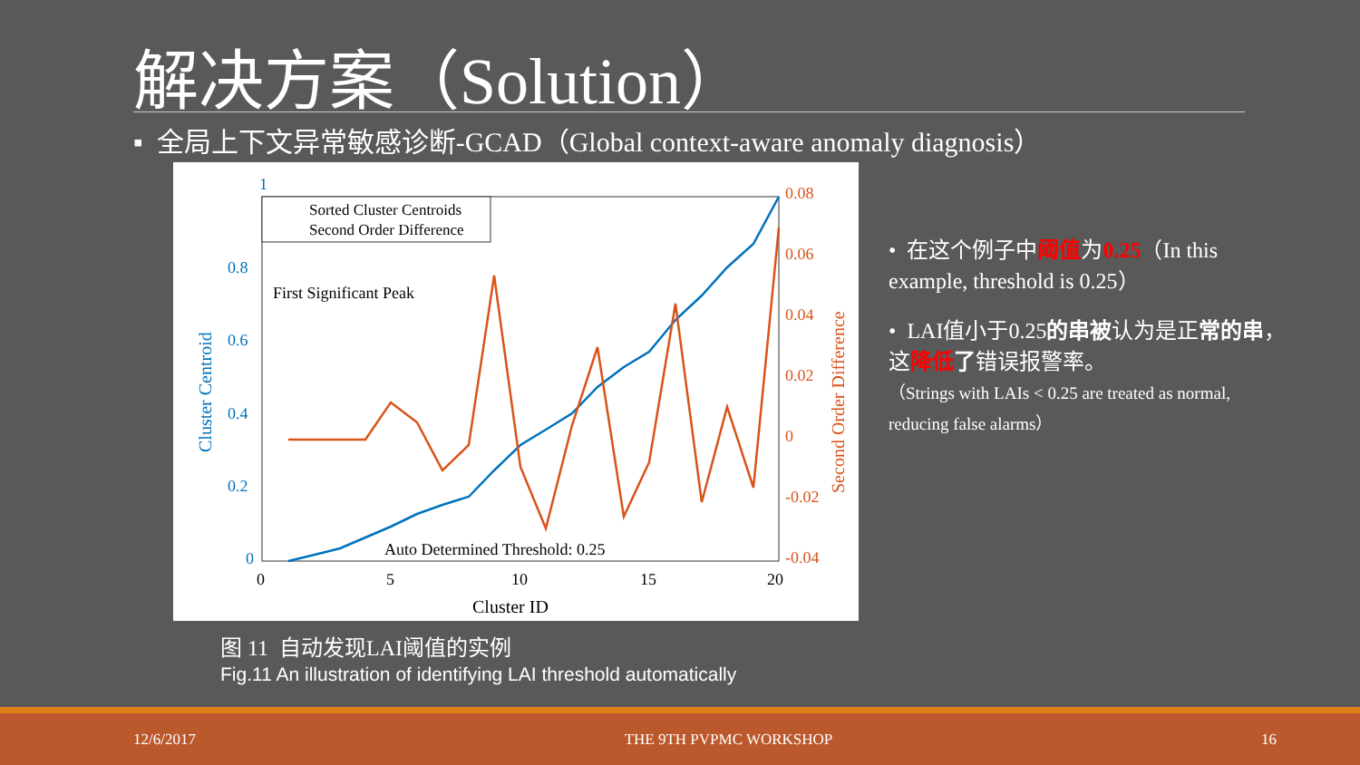解决方案（Solution）
▪ 全局上下文异常敏感诊断-GCAD（Global context-aware anomaly diagnosis）
1
0.8
0.6
0.4
0.2
0
0.08
0.06
0.04
0.02
0
-0.02
-0.04
0
5
10
15
20
Cluster ID
First Significant Peak
Auto Determined Threshold: 0.25
Sorted Cluster Centroids
Second Order Difference
Cluster Centroid
Second Order Difference
图 11 自动发现LAI阈值的实例
Fig.11 An illustration of identifying LAI threshold automatically
• 在这个例子中阈值为0.25（In this example, threshold is 0.25）
• LAI值小于0.25的串被认为是正常的串，这降低 了错误报警率。
（Strings with LAIs < 0.25 are treated as normal, reducing false alarms）
12/6/2017 THE 9TH PVPMC WORKSHOP 16